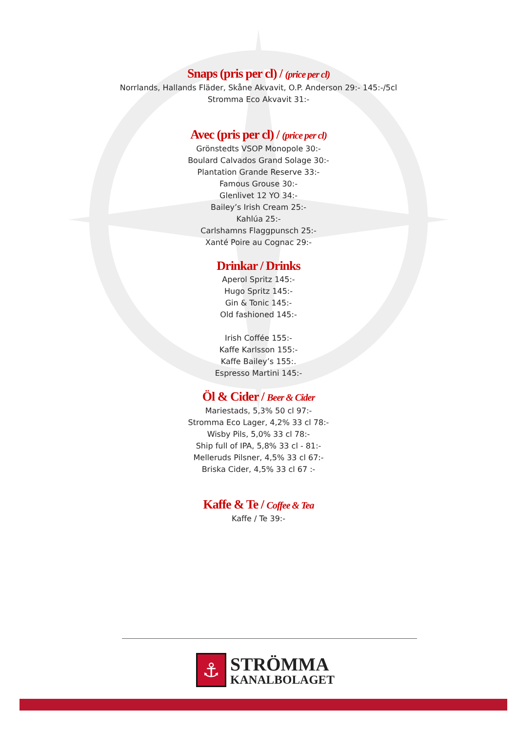Snaps (pris per cl) / (price per cl)
Norrlands, Hallands Fläder, Skåne Akvavit, O.P. Anderson 29:- 145:-/5cl
Stromma Eco Akvavit 31:-
Avec (pris per cl) / (price per cl)
Grönstedts VSOP Monopole 30:-
Boulard Calvados Grand Solage 30:-
Plantation Grande Reserve 33:-
Famous Grouse 30:-
Glenlivet 12 YO 34:-
Bailey’s Irish Cream 25:-
Kahlúa 25:-
Carlshamns Flaggpunsch 25:-
Xanté Poire au Cognac 29:-
Drinkar / Drinks
Aperol Spritz 145:-
Hugo Spritz 145:-
Gin & Tonic 145:-
Old fashioned 145:-
Irish Coffée 155:-
Kaffe Karlsson 155:-
Kaffe Bailey’s 155:.
Espresso Martini 145:-
Öl & Cider / Beer & Cider
Mariestads, 5,3% 50 cl 97:-
Stromma Eco Lager, 4,2% 33 cl 78:-
Wisby Pils, 5,0% 33 cl 78:-
Ship full of IPA, 5,8% 33 cl - 81:-
Melleruds Pilsner, 4,5% 33 cl 67:-
Briska Cider, 4,5% 33 cl 67 :-
Kaffe & Te / Coffee & Tea
Kaffe / Te 39:-
⚓
STRÖMMA
KANALBOLAGET